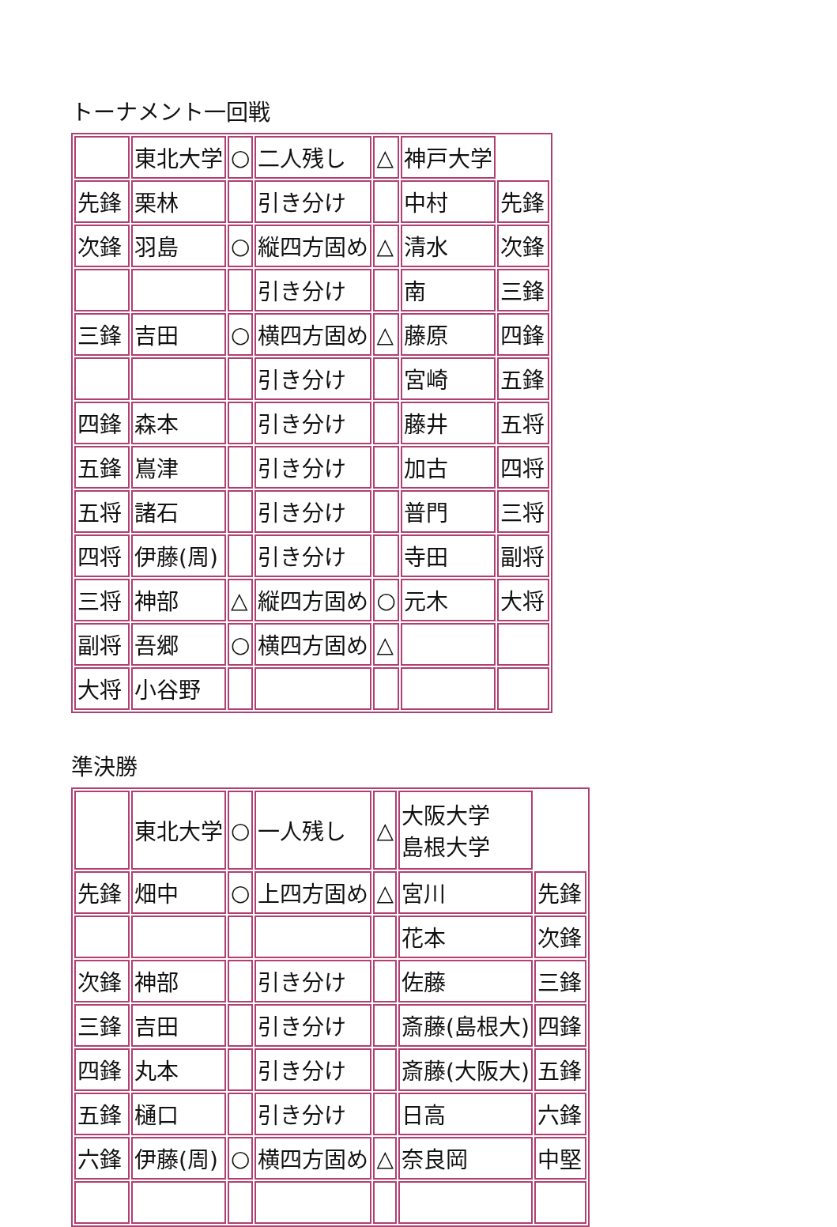トーナメント一回戦
| | 東北大学 | ○ | 二人残し | △ | 神戸大学 | |
| 先鋒 | 栗林 | | 引き分け | | 中村 | 先鋒 |
| 次鋒 | 羽島 | ○ | 縦四方固め | △ | 清水 | 次鋒 |
| | | | 引き分け | | 南 | 三鋒 |
| 三鋒 | 吉田 | ○ | 横四方固め | △ | 藤原 | 四鋒 |
| | | | 引き分け | | 宮崎 | 五鋒 |
| 四鋒 | 森本 | | 引き分け | | 藤井 | 五将 |
| 五鋒 | 嶌津 | | 引き分け | | 加古 | 四将 |
| 五将 | 諸石 | | 引き分け | | 普門 | 三将 |
| 四将 | 伊藤(周) | | 引き分け | | 寺田 | 副将 |
| 三将 | 神部 | △ | 縦四方固め | ○ | 元木 | 大将 |
| 副将 | 吾郷 | ○ | 横四方固め | △ | | |
| 大将 | 小谷野 | | | | | |
準決勝
| | 東北大学 | ○ | 一人残し | △ | 大阪大学 島根大学 | |
| 先鋒 | 畑中 | ○ | 上四方固め | △ | 宮川 | 先鋒 |
| | | | | | 花本 | 次鋒 |
| 次鋒 | 神部 | | 引き分け | | 佐藤 | 三鋒 |
| 三鋒 | 吉田 | | 引き分け | | 斎藤(島根大) | 四鋒 |
| 四鋒 | 丸本 | | 引き分け | | 斎藤(大阪大) | 五鋒 |
| 五鋒 | 樋口 | | 引き分け | | 日高 | 六鋒 |
| 六鋒 | 伊藤(周) | ○ | 横四方固め | △ | 奈良岡 | 中堅 |